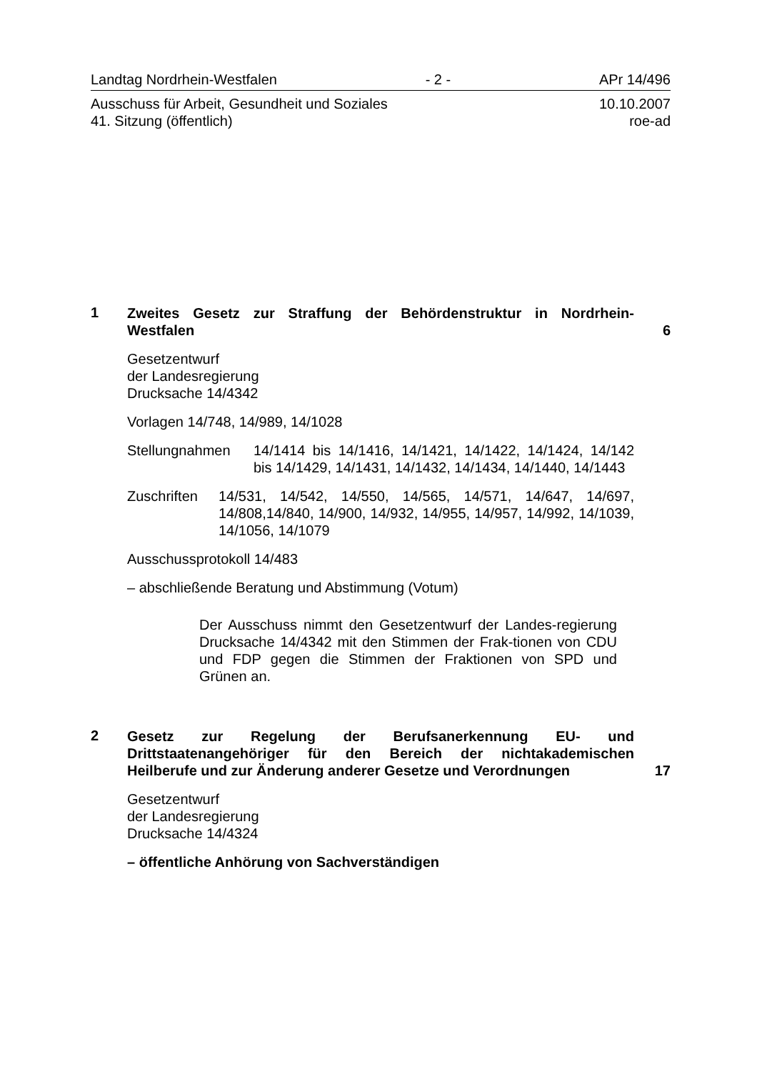Landtag Nordrhein-Westfalen - 2 - APr 14/496
Ausschuss für Arbeit, Gesundheit und Soziales
41. Sitzung (öffentlich) 10.10.2007
roe-ad
1
Zweites Gesetz zur Straffung der Behördenstruktur in Nordrhein-Westfalen
6
Gesetzentwurf
der Landesregierung
Drucksache 14/4342
Vorlagen 14/748, 14/989, 14/1028
Stellungnahmen 14/1414 bis 14/1416, 14/1421, 14/1422, 14/1424, 14/142 bis 14/1429, 14/1431, 14/1432, 14/1434, 14/1440, 14/1443
Zuschriften 14/531, 14/542, 14/550, 14/565, 14/571, 14/647, 14/697, 14/808,14/840, 14/900, 14/932, 14/955, 14/957, 14/992, 14/1039, 14/1056, 14/1079
Ausschussprotokoll 14/483
– abschließende Beratung und Abstimmung (Votum)
Der Ausschuss nimmt den Gesetzentwurf der Landes-regierung Drucksache 14/4342 mit den Stimmen der Frak-tionen von CDU und FDP gegen die Stimmen der Fraktionen von SPD und Grünen an.
2
Gesetz zur Regelung der Berufsanerkennung EU- und Drittstaatenangehöriger für den Bereich der nichtakademischen Heilberufe und zur Änderung anderer Gesetze und Verordnungen
17
Gesetzentwurf
der Landesregierung
Drucksache 14/4324
– öffentliche Anhörung von Sachverständigen